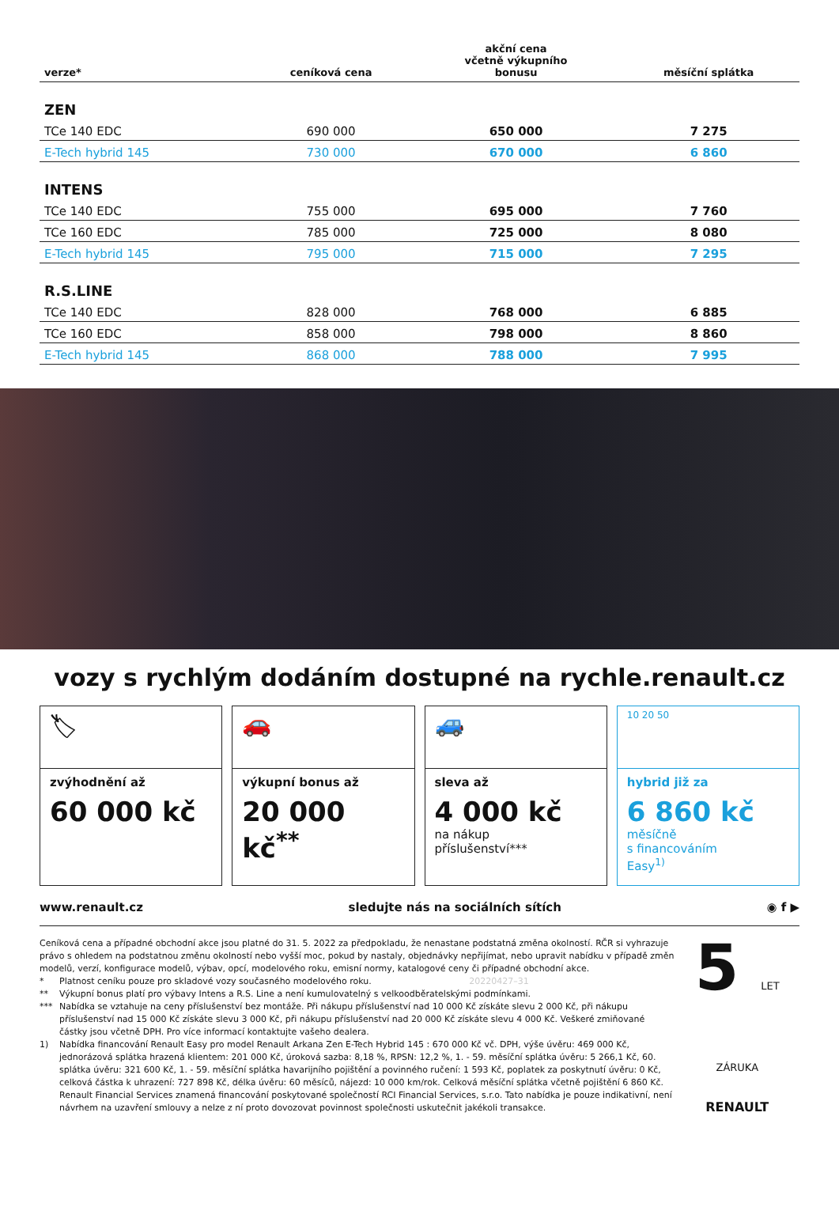| verze* | ceníková cena | akční cena včetně výkupního bonusu | měsíční splátka |
| --- | --- | --- | --- |
| ZEN | | | |
| TCe 140 EDC | 690 000 | 650 000 | 7 275 |
| E-Tech hybrid 145 | 730 000 | 670 000 | 6 860 |
| INTENS | | | |
| TCe 140 EDC | 755 000 | 695 000 | 7 760 |
| TCe 160 EDC | 785 000 | 725 000 | 8 080 |
| E-Tech hybrid 145 | 795 000 | 715 000 | 7 295 |
| R.S.LINE | | | |
| TCe 140 EDC | 828 000 | 768 000 | 6 885 |
| TCe 160 EDC | 858 000 | 798 000 | 8 860 |
| E-Tech hybrid 145 | 868 000 | 788 000 | 7 995 |
vozy s rychlým dodáním dostupné na rychle.renault.cz
🏷
zvýhodnění až
60 000 kč
🚗
výkupní bonus až
20 000 kč<sup>**</sup>
🚙
sleva až
4 000 kč
na nákup
příslušenství***
10 20 50
hybrid již za
6 860 kč
měsíčně
s financováním
Easy<sup>1)</sup>
www.renault.cz sledujte nás na sociálních sítích ◉ f ▶
Ceníková cena a případné obchodní akce jsou platné do 31. 5. 2022 za předpokladu, že nenastane podstatná změna okolností. RČR si vyhrazuje právo s ohledem na podstatnou změnu okolností nebo vyšší moc, pokud by nastaly, objednávky nepřijímat, nebo upravit nabídku v případě změn modelů, verzí, konfigurace modelů, výbav, opcí, modelového roku, emisní normy, katalogové ceny či případné obchodní akce.
* Platnost ceníku pouze pro skladové vozy současného modelového roku. 20220427–31
** Výkupní bonus platí pro výbavy Intens a R.S. Line a není kumulovatelný s velkoodběratelskými podmínkami.
*** Nabídka se vztahuje na ceny příslušenství bez montáže. Při nákupu příslušenství nad 10 000 Kč získáte slevu 2 000 Kč, při nákupu příslušenství nad 15 000 Kč získáte slevu 3 000 Kč, při nákupu příslušenství nad 20 000 Kč získáte slevu 4 000 Kč. Veškeré zmiňované částky jsou včetně DPH. Pro více informací kontaktujte vašeho dealera.
1) Nabídka financování Renault Easy pro model Renault Arkana Zen E-Tech Hybrid 145 : 670 000 Kč vč. DPH, výše úvěru: 469 000 Kč, jednorázová splátka hrazená klientem: 201 000 Kč, úroková sazba: 8,18 %, RPSN: 12,2 %, 1. - 59. měsíční splátka úvěru: 5 266,1 Kč, 60. splátka úvěru: 321 600 Kč, 1. - 59. měsíční splátka havarijního pojištění a povinného ručení: 1 593 Kč, poplatek za poskytnutí úvěru: 0 Kč, celková částka k uhrazení: 727 898 Kč, délka úvěru: 60 měsíců, nájezd: 10 000 km/rok. Celková měsíční splátka včetně pojištění 6 860 Kč. Renault Financial Services znamená financování poskytované společností RCI Financial Services, s.r.o. Tato nabídka je pouze indikativní, není návrhem na uzavření smlouvy a nelze z ní proto dovozovat povinnost společnosti uskutečnit jakékoli transakce.
5 LET ZÁRUKA
RENAULT